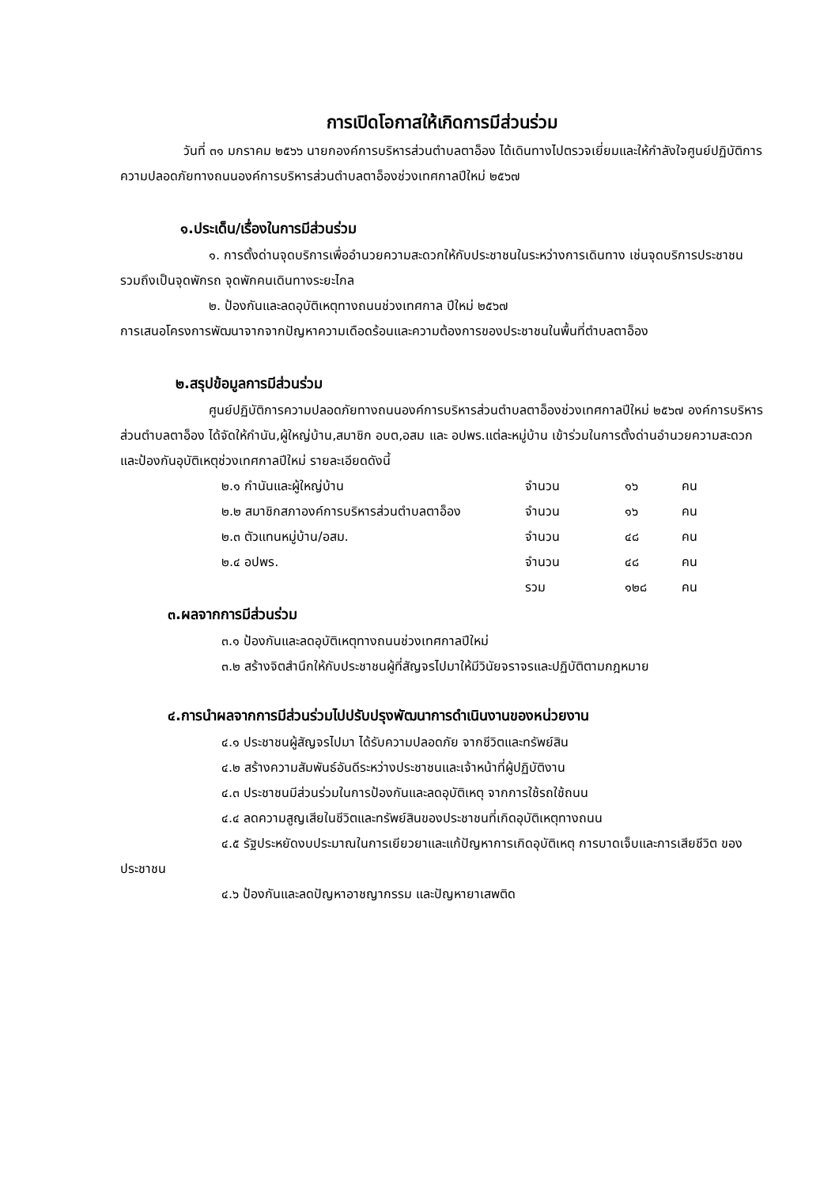การเปิดโอกาสให้เกิดการมีส่วนร่วม
วันที่ ๓๑ มกราคม ๒๕๖๖ นายกองค์การบริหารส่วนตำบลตาอ็อง ได้เดินทางไปตรวจเยี่ยมและให้กำลังใจศูนย์ปฏิบัติการความปลอดภัยทางถนนองค์การบริหารส่วนตำบลตาอ็องช่วงเทศกาลปีใหม่ ๒๕๖๗
๑.ประเด็น/เรื่องในการมีส่วนร่วม
๑. การตั้งด่านจุดบริการเพื่ออำนวยความสะดวกให้กับประชาชนในระหว่างการเดินทาง เช่นจุดบริการประชาชน รวมถึงเป็นจุดพักรถ จุดพักคนเดินทางระยะไกล
๒. ป้องกันและลดอุบัติเหตุทางถนนช่วงเทศกาล ปีใหม่ ๒๕๖๗
การเสนอโครงการพัฒนาจากจากปัญหาความเดือดร้อนและความต้องการของประชาชนในพื้นที่ตำบลตาอ็อง
๒.สรุปข้อมูลการมีส่วนร่วม
ศูนย์ปฏิบัติการความปลอดภัยทางถนนองค์การบริหารส่วนตำบลตาอ็องช่วงเทศกาลปีใหม่ ๒๕๖๗ องค์การบริหารส่วนตำบลตาอ็อง ได้จัดให้กำนัน,ผู้ใหญ่บ้าน,สมาชิก อบต,อสม และ อปพร.แต่ละหมู่บ้าน เข้าร่วมในการตั้งด่านอำนวยความสะดวกและป้องกันอุบัติเหตุช่วงเทศกาลปีใหม่ รายละเอียดดังนี้
| ๒.๑ กำนันและผู้ใหญ่บ้าน | จำนวน | ๑๖ | คน |
| ๒.๒ สมาชิกสภาองค์การบริหารส่วนตำบลตาอ็อง | จำนวน | ๑๖ | คน |
| ๒.๓ ตัวแทนหมู่บ้าน/อสม. | จำนวน | ๔๘ | คน |
| ๒.๔ อปพร. | จำนวน | ๔๘ | คน |
| | รวม | ๑๒๘ | คน |
๓.ผลจากการมีส่วนร่วม
๓.๑ ป้องกันและลดอุบัติเหตุทางถนนช่วงเทศกาลปีใหม่
๓.๒ สร้างจิตสำนึกให้กับประชาชนผู้ที่สัญจรไปมาให้มีวินัยจราจรและปฏิบัติตามกฎหมาย
๔.การนำผลจากการมีส่วนร่วมไปปรับปรุงพัฒนาการดำเนินงานของหน่วยงาน
๔.๑ ประชาชนผู้สัญจรไปมา ได้รับความปลอดภัย จากชีวิตและทรัพย์สิน
๔.๒ สร้างความสัมพันธ์อันดีระหว่างประชาชนและเจ้าหน้าที่ผู้ปฏิบัติงาน
๔.๓ ประชาชนมีส่วนร่วมในการป้องกันและลดอุบัติเหตุ จากการใช้รถใช้ถนน
๔.๔ ลดความสูญเสียในชีวิตและทรัพย์สินของประชาชนที่เกิดอุบัติเหตุทางถนน
๔.๕ รัฐประหยัดงบประมาณในการเยียวยาและแก้ปัญหาการเกิดอุบัติเหตุ การบาดเจ็บและการเสียชีวิต ของ ประชาชน
๔.๖ ป้องกันและลดปัญหาอาชญากรรม และปัญหายาเสพติด